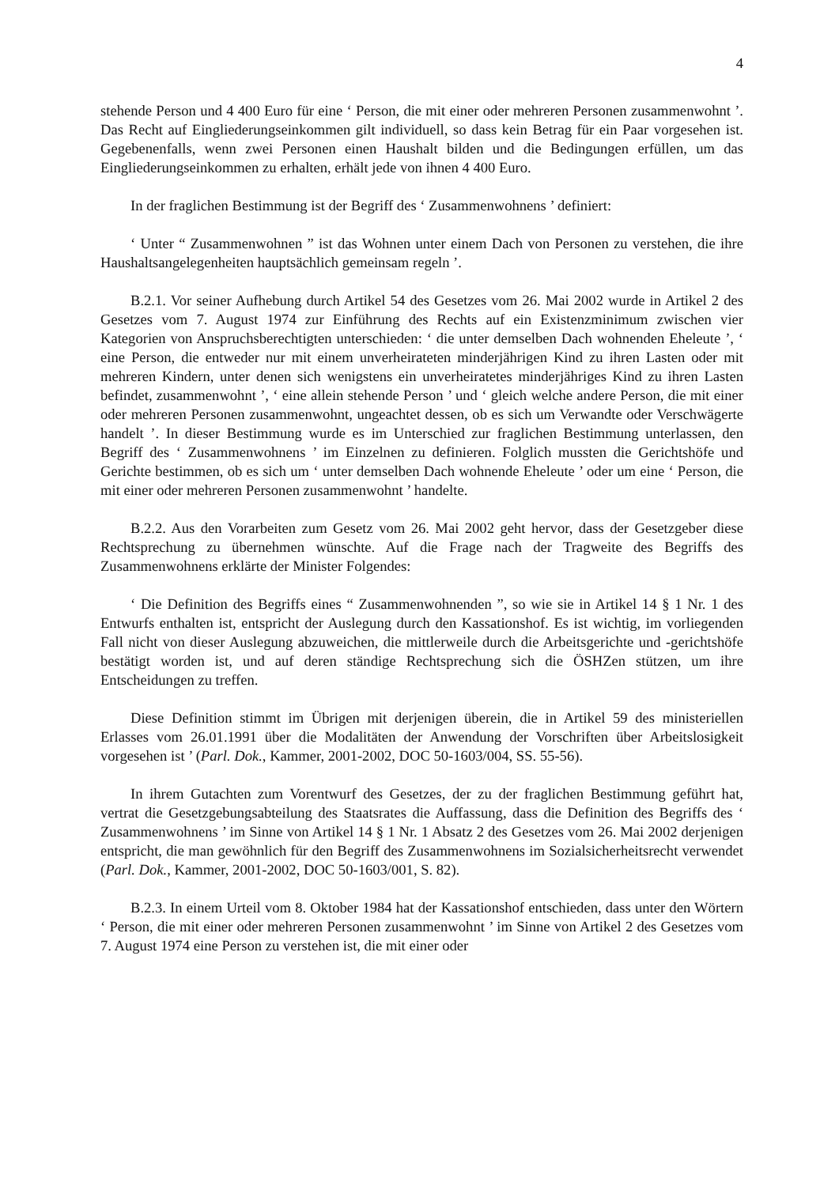4
stehende Person und 4 400 Euro für eine ‘ Person, die mit einer oder mehreren Personen zusammenwohnt ’. Das Recht auf Eingliederungseinkommen gilt individuell, so dass kein Betrag für ein Paar vorgesehen ist. Gegebenenfalls, wenn zwei Personen einen Haushalt bilden und die Bedingungen erfüllen, um das Eingliederungseinkommen zu erhalten, erhält jede von ihnen 4 400 Euro.
In der fraglichen Bestimmung ist der Begriff des ‘ Zusammenwohnens ’ definiert:
‘ Unter “ Zusammenwohnen ” ist das Wohnen unter einem Dach von Personen zu verstehen, die ihre Haushaltsangelegenheiten hauptsächlich gemeinsam regeln ’.
B.2.1. Vor seiner Aufhebung durch Artikel 54 des Gesetzes vom 26. Mai 2002 wurde in Artikel 2 des Gesetzes vom 7. August 1974 zur Einführung des Rechts auf ein Existenzminimum zwischen vier Kategorien von Anspruchsberechtigten unterschieden: ‘ die unter demselben Dach wohnenden Eheleute ’, ‘ eine Person, die entweder nur mit einem unverheirateten minderjährigen Kind zu ihren Lasten oder mit mehreren Kindern, unter denen sich wenigstens ein unverheiratetes minderjähriges Kind zu ihren Lasten befindet, zusammenwohnt ’, ‘ eine allein stehende Person ’ und ‘ gleich welche andere Person, die mit einer oder mehreren Personen zusammenwohnt, ungeachtet dessen, ob es sich um Verwandte oder Verschwägerte handelt ’. In dieser Bestimmung wurde es im Unterschied zur fraglichen Bestimmung unterlassen, den Begriff des ‘ Zusammenwohnens ’ im Einzelnen zu definieren. Folglich mussten die Gerichtshöfe und Gerichte bestimmen, ob es sich um ‘ unter demselben Dach wohnende Eheleute ’ oder um eine ‘ Person, die mit einer oder mehreren Personen zusammenwohnt ’ handelte.
B.2.2. Aus den Vorarbeiten zum Gesetz vom 26. Mai 2002 geht hervor, dass der Gesetzgeber diese Rechtsprechung zu übernehmen wünschte. Auf die Frage nach der Tragweite des Begriffs des Zusammenwohnens erklärte der Minister Folgendes:
‘ Die Definition des Begriffs eines “ Zusammenwohnenden ”, so wie sie in Artikel 14 § 1 Nr. 1 des Entwurfs enthalten ist, entspricht der Auslegung durch den Kassationshof. Es ist wichtig, im vorliegenden Fall nicht von dieser Auslegung abzuweichen, die mittlerweile durch die Arbeitsgerichte und -gerichtshöfe bestätigt worden ist, und auf deren ständige Rechtsprechung sich die ÖSHZen stützen, um ihre Entscheidungen zu treffen.
Diese Definition stimmt im Übrigen mit derjenigen überein, die in Artikel 59 des ministeriellen Erlasses vom 26.01.1991 über die Modalitäten der Anwendung der Vorschriften über Arbeitslosigkeit vorgesehen ist ’ (Parl. Dok., Kammer, 2001-2002, DOC 50-1603/004, SS. 55-56).
In ihrem Gutachten zum Vorentwurf des Gesetzes, der zu der fraglichen Bestimmung geführt hat, vertrat die Gesetzgebungsabteilung des Staatsrates die Auffassung, dass die Definition des Begriffs des ‘ Zusammenwohnens ’ im Sinne von Artikel 14 § 1 Nr. 1 Absatz 2 des Gesetzes vom 26. Mai 2002 derjenigen entspricht, die man gewöhnlich für den Begriff des Zusammenwohnens im Sozialsicherheitsrecht verwendet (Parl. Dok., Kammer, 2001-2002, DOC 50-1603/001, S. 82).
B.2.3. In einem Urteil vom 8. Oktober 1984 hat der Kassationshof entschieden, dass unter den Wörtern ‘ Person, die mit einer oder mehreren Personen zusammenwohnt ’ im Sinne von Artikel 2 des Gesetzes vom 7. August 1974 eine Person zu verstehen ist, die mit einer oder